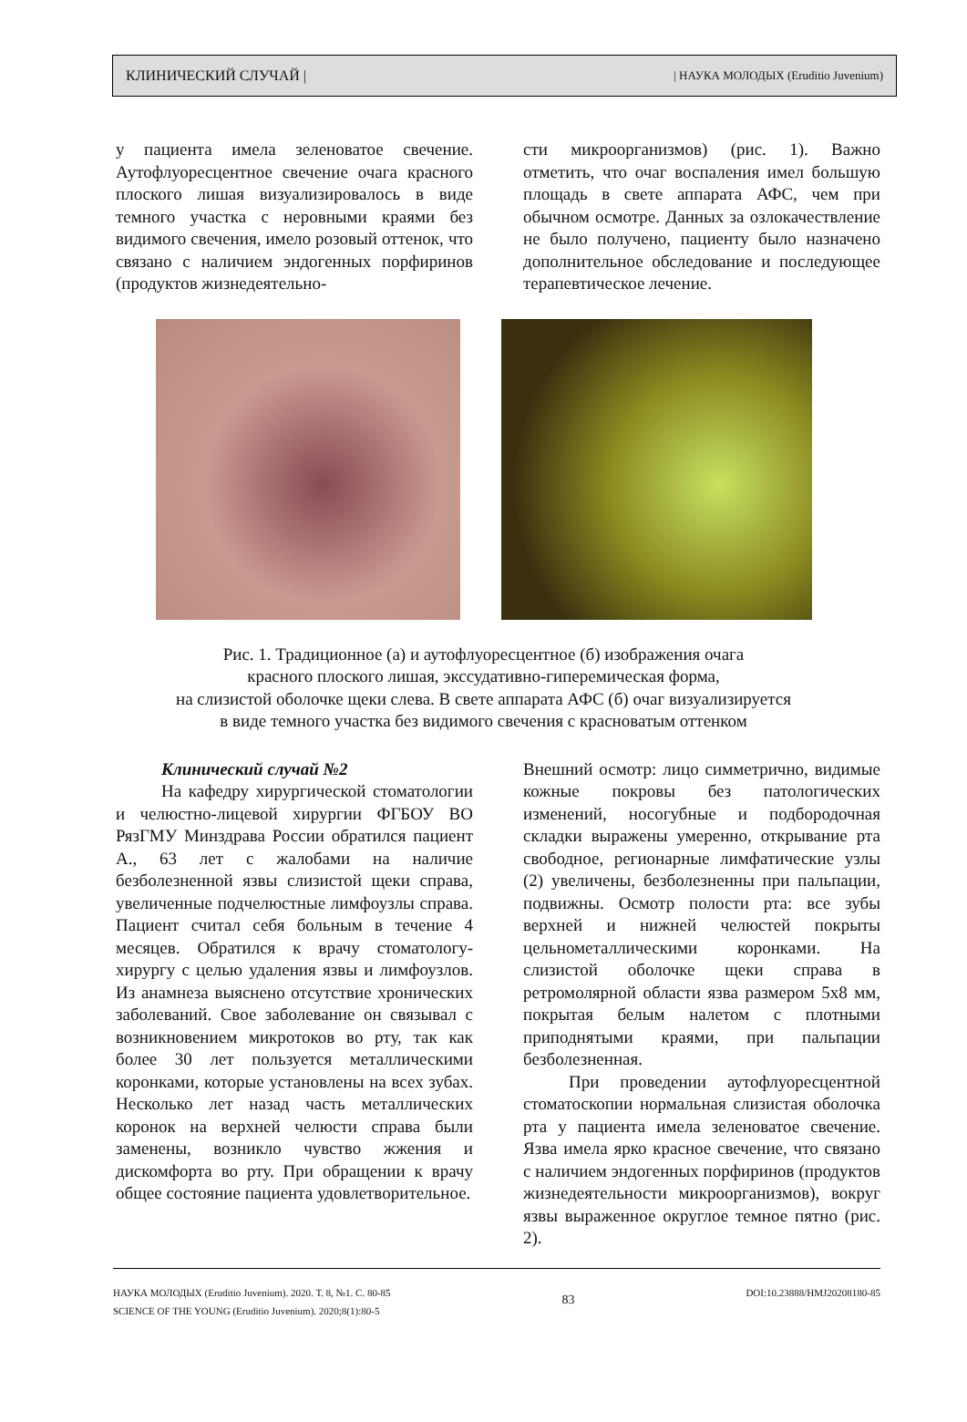КЛИНИЧЕСКИЙ СЛУЧАЙ | | НАУКА МОЛОДЫХ (Eruditio Juvenium)
у пациента имела зеленоватое свечение. Аутофлуоресцентное свечение очага красного плоского лишая визуализировалось в виде темного участка с неровными краями без видимого свечения, имело розовый оттенок, что связано с наличием эндогенных порфиринов (продуктов жизнедеятельно-
сти микроорганизмов) (рис. 1). Важно отметить, что очаг воспаления имел большую площадь в свете аппарата АФС, чем при обычном осмотре. Данных за озлокачествление не было получено, пациенту было назначено дополнительное обследование и последующее терапевтическое лечение.
Рис. 1. Традиционное (а) и аутофлуоресцентное (б) изображения очага
красного плоского лишая, экссудативно-гиперемическая форма,
на слизистой оболочке щеки слева. В свете аппарата АФС (б) очаг визуализируется
в виде темного участка без видимого свечения с красноватым оттенком
Клинический случай №2
На кафедру хирургической стоматологии и челюстно-лицевой хирургии ФГБОУ ВО РязГМУ Минздрава России обратился пациент А., 63 лет с жалобами на наличие безболезненной язвы слизистой щеки справа, увеличенные подчелюстные лимфоузлы справа. Пациент считал себя больным в течение 4 месяцев. Обратился к врачу стоматологу-хирургу с целью удаления язвы и лимфоузлов. Из анамнеза выяснено отсутствие хронических заболеваний. Свое заболевание он связывал с возникновением микротоков во рту, так как более 30 лет пользуется металлическими коронками, которые установлены на всех зубах. Несколько лет назад часть металлических коронок на верхней челюсти справа были заменены, возникло чувство жжения и дискомфорта во рту. При обращении к врачу общее состояние пациента удовлетворительное.
Внешний осмотр: лицо симметрично, видимые кожные покровы без патологических изменений, носогубные и подбородочная складки выражены умеренно, открывание рта свободное, регионарные лимфатические узлы (2) увеличены, безболезненны при пальпации, подвижны. Осмотр полости рта: все зубы верхней и нижней челюстей покрыты цельнометаллическими коронками. На слизистой оболочке щеки справа в ретромолярной области язва размером 5х8 мм, покрытая белым налетом с плотными приподнятыми краями, при пальпации безболезненная.
При проведении аутофлуоресцентной стоматоскопии нормальная слизистая оболочка рта у пациента имела зеленоватое свечение. Язва имела ярко красное свечение, что связано с наличием эндогенных порфиринов (продуктов жизнедеятельности микроорганизмов), вокруг язвы выраженное округлое темное пятно (рис. 2).
НАУКА МОЛОДЫХ (Eruditio Juvenium). 2020. Т. 8, №1. С. 80-85
SCIENCE OF THE YOUNG (Eruditio Juvenium). 2020;8(1):80-5
83
DOI:10.23888/HMJ20208180-85